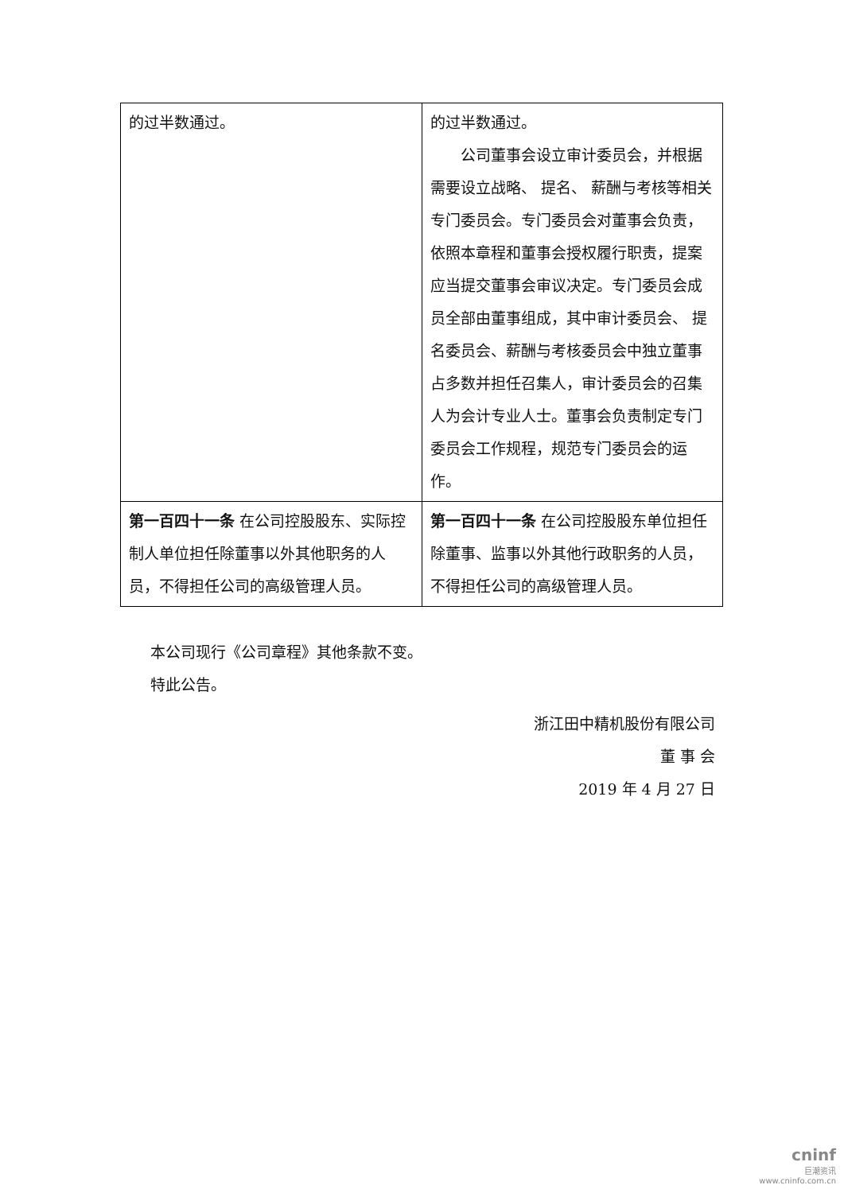| 的过半数通过。 | 的过半数通过。 公司董事会设立审计委员会，并根据需要设立战略、 提名、 薪酬与考核等相关专门委员会。专门委员会对董事会负责，依照本章程和董事会授权履行职责，提案应当提交董事会审议决定。专门委员会成员全部由董事组成，其中审计委员会、 提名委员会、薪酬与考核委员会中独立董事占多数并担任召集人，审计委员会的召集人为会计专业人士。董事会负责制定专门委员会工作规程，规范专门委员会的运作。 |
| 第一百四十一条 在公司控股股东、实际控制人单位担任除董事以外其他职务的人员，不得担任公司的高级管理人员。 | 第一百四十一条 在公司控股股东单位担任除董事、监事以外其他行政职务的人员，不得担任公司的高级管理人员。 |
本公司现行《公司章程》其他条款不变。
特此公告。
浙江田中精机股份有限公司
董 事 会
2019 年 4 月 27 日
cninf
巨潮资讯
www.cninfo.com.cn